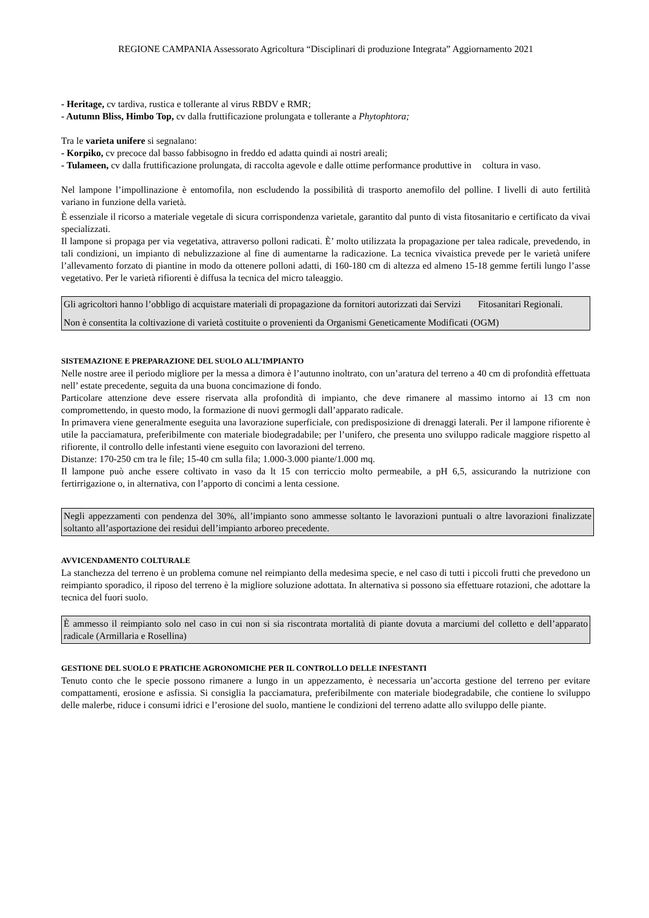REGIONE CAMPANIA Assessorato Agricoltura “Disciplinari di produzione Integrata” Aggiornamento 2021
- Heritage, cv tardiva, rustica e tollerante al virus RBDV e RMR;
- Autumn Bliss, Himbo Top, cv dalla fruttificazione prolungata e tollerante a Phytophtora;
Tra le varieta unifere si segnalano:
- Korpiko, cv precoce dal basso fabbisogno in freddo ed adatta quindi ai nostri areali;
- Tulameen, cv dalla fruttificazione prolungata, di raccolta agevole e dalle ottime performance produttive in coltura in vaso.
Nel lampone l’impollinazione è entomofila, non escludendo la possibilità di trasporto anemofilo del polline. I livelli di auto fertilità variano in funzione della varietà.
È essenziale il ricorso a materiale vegetale di sicura corrispondenza varietale, garantito dal punto di vista fitosanitario e certificato da vivai specializzati.
Il lampone si propaga per via vegetativa, attraverso polloni radicati. È’ molto utilizzata la propagazione per talea radicale, prevedendo, in tali condizioni, un impianto di nebulizzazione al fine di aumentarne la radicazione. La tecnica vivaistica prevede per le varietà unifere l’allevamento forzato di piantine in modo da ottenere polloni adatti, di 160-180 cm di altezza ed almeno 15-18 gemme fertili lungo l’asse vegetativo. Per le varietà rifiorenti è diffusa la tecnica del micro taleaggio.
Gli agricoltori hanno l’obbligo di acquistare materiali di propagazione da fornitori autorizzati dai Servizi Fitosanitari Regionali.
Non è consentita la coltivazione di varietà costituite o provenienti da Organismi Geneticamente Modificati (OGM)
SISTEMAZIONE E PREPARAZIONE DEL SUOLO ALL’IMPIANTO
Nelle nostre aree il periodo migliore per la messa a dimora è l’autunno inoltrato, con un’aratura del terreno a 40 cm di profondità effettuata nell’ estate precedente, seguita da una buona concimazione di fondo.
Particolare attenzione deve essere riservata alla profondità di impianto, che deve rimanere al massimo intorno ai 13 cm non compromettendo, in questo modo, la formazione di nuovi germogli dall’apparato radicale.
In primavera viene generalmente eseguita una lavorazione superficiale, con predisposizione di drenaggi laterali. Per il lampone rifiorente è utile la pacciamatura, preferibilmente con materiale biodegradabile; per l’unifero, che presenta uno sviluppo radicale maggiore rispetto al rifiorente, il controllo delle infestanti viene eseguito con lavorazioni del terreno.
Distanze: 170-250 cm tra le file; 15-40 cm sulla fila; 1.000-3.000 piante/1.000 mq.
Il lampone può anche essere coltivato in vaso da lt 15 con terriccio molto permeabile, a pH 6,5, assicurando la nutrizione con fertirrigazione o, in alternativa, con l’apporto di concimi a lenta cessione.
Negli appezzamenti con pendenza del 30%, all’impianto sono ammesse soltanto le lavorazioni puntuali o altre lavorazioni finalizzate soltanto all’asportazione dei residui dell’impianto arboreo precedente.
AVVICENDAMENTO COLTURALE
La stanchezza del terreno è un problema comune nel reimpianto della medesima specie, e nel caso di tutti i piccoli frutti che prevedono un reimpianto sporadico, il riposo del terreno è la migliore soluzione adottata. In alternativa si possono sia effettuare rotazioni, che adottare la tecnica del fuori suolo.
È ammesso il reimpianto solo nel caso in cui non si sia riscontrata mortalità di piante dovuta a marciumi del colletto e dell’apparato radicale (Armillaria e Rosellina)
GESTIONE DEL SUOLO E PRATICHE AGRONOMICHE PER IL CONTROLLO DELLE INFESTANTI
Tenuto conto che le specie possono rimanere a lungo in un appezzamento, è necessaria un’accorta gestione del terreno per evitare compattamenti, erosione e asfissia. Si consiglia la pacciamatura, preferibilmente con materiale biodegradabile, che contiene lo sviluppo delle malerbe, riduce i consumi idrici e l’erosione del suolo, mantiene le condizioni del terreno adatte allo sviluppo delle piante.